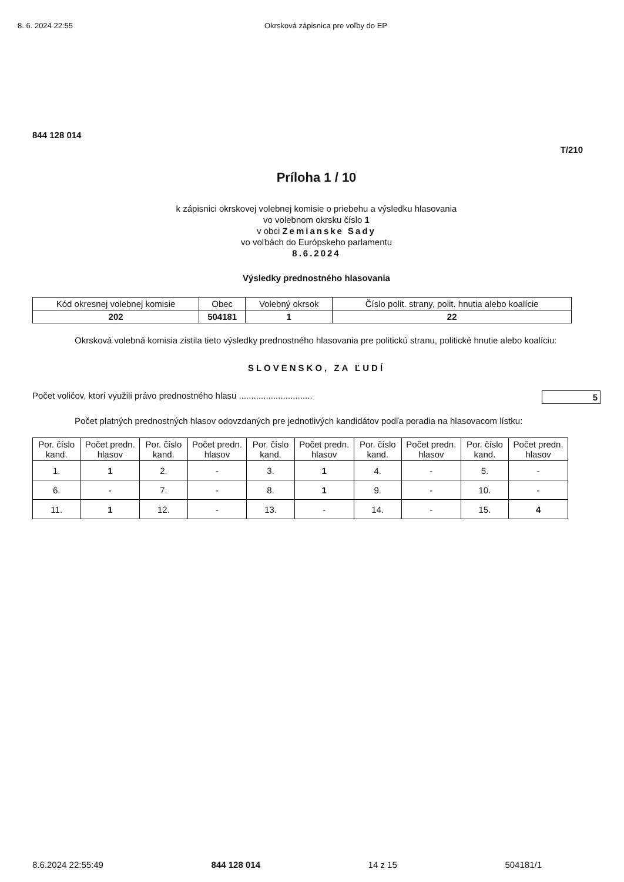8. 6. 2024 22:55 Okrsková zápisnica pre voľby do EP
844 128 014
T/210
Príloha 1 / 10
k zápisnici okrskovej volebnej komisie o priebehu a výsledku hlasovania
vo volebnom okrsku číslo 1
v obci Zemianske Sady
vo voľbách do Európskeho parlamentu
8.6.2024
Výsledky prednostného hlasovania
| Kód okresnej volebnej komisie | Obec | Volebný okrsok | Číslo polit. strany, polit. hnutia alebo koalície |
| --- | --- | --- | --- |
| 202 | 504181 | 1 | 22 |
Okrsková volebná komisia zistila tieto výsledky prednostného hlasovania pre politickú stranu, politické hnutie alebo koalíciu:
SLOVENSKO, ZA ĽUDÍ
Počet voličov, ktorí využili právo prednostného hlasu .............................. 5
Počet platných prednostných hlasov odovzdaných pre jednotlivých kandidátov podľa poradia na hlasovacom lístku:
| Por. číslo kand. | Počet predn. hlasov | Por. číslo kand. | Počet predn. hlasov | Por. číslo kand. | Počet predn. hlasov | Por. číslo kand. | Počet predn. hlasov | Por. číslo kand. | Počet predn. hlasov |
| --- | --- | --- | --- | --- | --- | --- | --- | --- | --- |
| 1. | 1 | 2. | - | 3. | 1 | 4. | - | 5. | - |
| 6. | - | 7. | - | 8. | 1 | 9. | - | 10. | - |
| 11. | 1 | 12. | - | 13. | - | 14. | - | 15. | 4 |
8.6.2024 22:55:49 844 128 014 14 z 15 504181/1